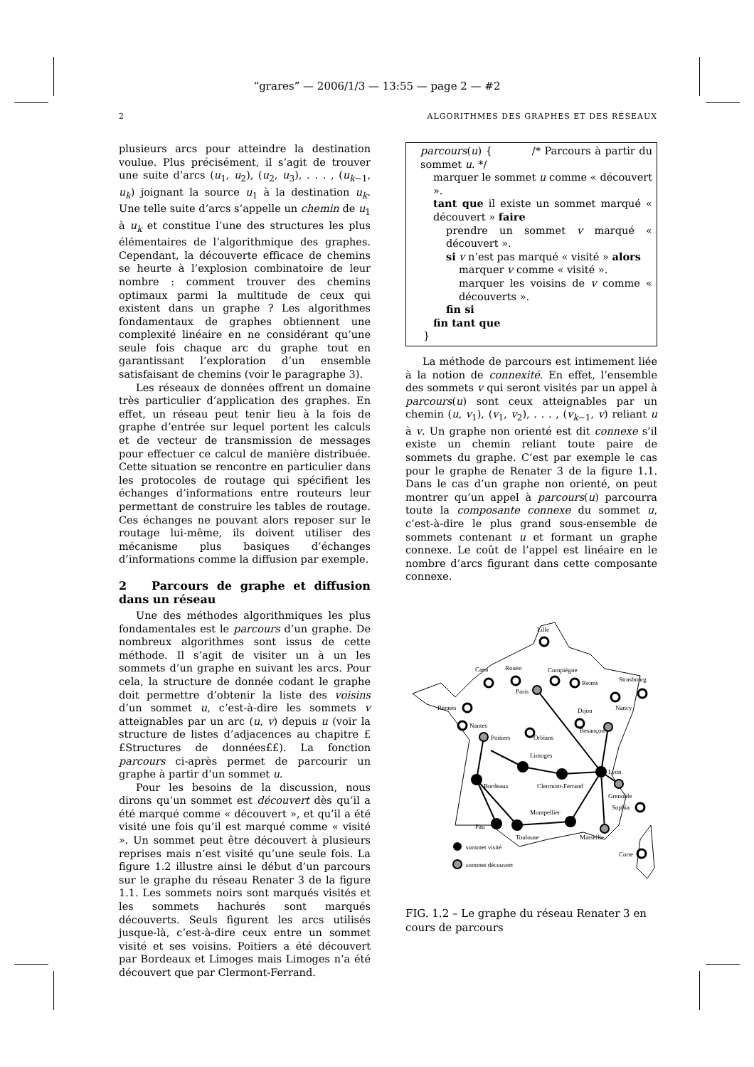“grares” — 2006/1/3 — 13:55 — page 2 — #2
2 ALGORITHMES DES GRAPHES ET DES RÉSEAUX
plusieurs arcs pour atteindre la destination voulue. Plus précisément, il s’agit de trouver une suite d’arcs (u<sub>1</sub>, u<sub>2</sub>), (u<sub>2</sub>, u<sub>3</sub>), . . . , (u<sub>k−1</sub>, u<sub>k</sub>) joignant la source u<sub>1</sub> à la destination u<sub>k</sub>. Une telle suite d’arcs s’appelle un chemin de u<sub>1</sub> à u<sub>k</sub> et constitue l’une des structures les plus élémentaires de l’algorithmique des graphes. Cependant, la découverte efficace de chemins se heurte à l’explosion combinatoire de leur nombre : comment trouver des chemins optimaux parmi la multitude de ceux qui existent dans un graphe ? Les algorithmes fondamentaux de graphes obtiennent une complexité linéaire en ne considérant qu’une seule fois chaque arc du graphe tout en garantissant l’exploration d’un ensemble satisfaisant de chemins (voir le paragraphe 3).
Les réseaux de données offrent un domaine très particulier d’application des graphes. En effet, un réseau peut tenir lieu à la fois de graphe d’entrée sur lequel portent les calculs et de vecteur de transmission de messages pour effectuer ce calcul de manière distribuée. Cette situation se rencontre en particulier dans les protocoles de routage qui spécifient les échanges d’informations entre routeurs leur permettant de construire les tables de routage. Ces échanges ne pouvant alors reposer sur le routage lui-même, ils doivent utiliser des mécanisme plus basiques d’échanges d’informations comme la diffusion par exemple.
2 Parcours de graphe et diffusion dans un réseau
Une des méthodes algorithmiques les plus fondamentales est le parcours d’un graphe. De nombreux algorithmes sont issus de cette méthode. Il s’agit de visiter un à un les sommets d’un graphe en suivant les arcs. Pour cela, la structure de donnée codant le graphe doit permettre d’obtenir la liste des voisins d’un sommet u, c’est-à-dire les sommets v atteignables par un arc (u, v) depuis u (voir la structure de listes d’adjacences au chapitre ££Structures de données££). La fonction parcours ci-après permet de parcourir un graphe à partir d’un sommet u.
Pour les besoins de la discussion, nous dirons qu’un sommet est découvert dès qu’il a été marqué comme « découvert », et qu’il a été visité une fois qu’il est marqué comme « visité ». Un sommet peut être découvert à plusieurs reprises mais n’est visité qu’une seule fois. La figure 1.2 illustre ainsi le début d’un parcours sur le graphe du réseau Renater 3 de la figure 1.1. Les sommets noirs sont marqués visités et les sommets hachurés sont marqués découverts. Seuls figurent les arcs utilisés jusque-là, c’est-à-dire ceux entre un sommet visité et ses voisins. Poitiers a été découvert par Bordeaux et Limoges mais Limoges n’a été découvert que par Clermont-Ferrand.
parcours(u) { /* Parcours à partir du sommet u. */
marquer le sommet u comme « découvert ».
tant que il existe un sommet marqué « découvert » faire
prendre un sommet v marqué « découvert ».
si v n’est pas marqué « visité » alors
marquer v comme « visité ».
marquer les voisins de v comme « découverts ».
fin si
fin tant que
}
La méthode de parcours est intimement liée à la notion de connexité. En effet, l’ensemble des sommets v qui seront visités par un appel à parcours(u) sont ceux atteignables par un chemin (u, v<sub>1</sub>), (v<sub>1</sub>, v<sub>2</sub>), . . . , (v<sub>k−1</sub>, v) reliant u à v. Un graphe non orienté est dit connexe s’il existe un chemin reliant toute paire de sommets du graphe. C’est par exemple le cas pour le graphe de Renater 3 de la figure 1.1. Dans le cas d’un graphe non orienté, on peut montrer qu’un appel à parcours(u) parcourra toute la composante connexe du sommet u, c’est-à-dire le plus grand sous-ensemble de sommets contenant u et formant un graphe connexe. Le coût de l’appel est linéaire en le nombre d’arcs figurant dans cette composante connexe.
Lille
Caen
Rouen
Compiègne
Reims
Strasbourg
Paris
Nancy
Rennes
Nantes
Dijon
Besançon
Poitiers
Orléans
Limoges
Lyon
Clermont-Ferrand
Bordeaux
Grenoble
Sophia
Montpellier
Pau
Toulouse
Marseille
Corte
sommet visité
sommet découvert
FIG. 1.2 – Le graphe du réseau Renater 3 en cours de parcours